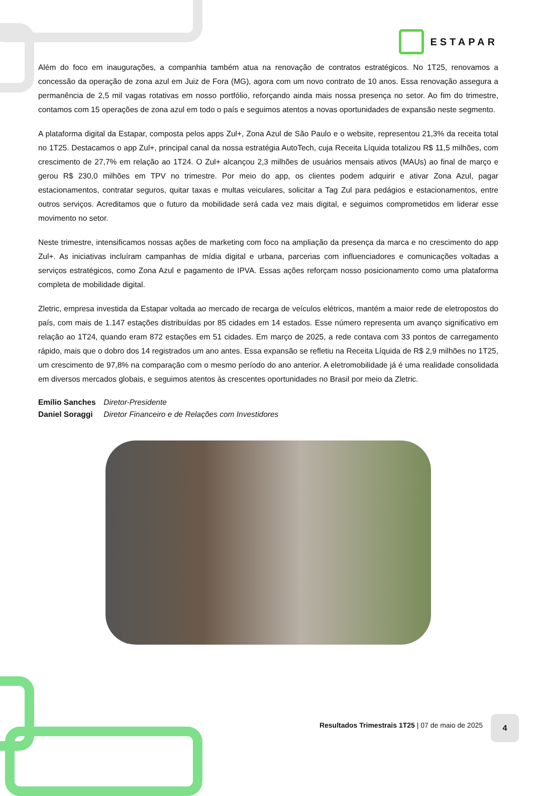ESTAPAR
Além do foco em inaugurações, a companhia também atua na renovação de contratos estratégicos. No 1T25, renovamos a concessão da operação de zona azul em Juiz de Fora (MG), agora com um novo contrato de 10 anos. Essa renovação assegura a permanência de 2,5 mil vagas rotativas em nosso portfólio, reforçando ainda mais nossa presença no setor. Ao fim do trimestre, contamos com 15 operações de zona azul em todo o país e seguimos atentos a novas oportunidades de expansão neste segmento.
A plataforma digital da Estapar, composta pelos apps Zul+, Zona Azul de São Paulo e o website, representou 21,3% da receita total no 1T25. Destacamos o app Zul+, principal canal da nossa estratégia AutoTech, cuja Receita Líquida totalizou R$ 11,5 milhões, com crescimento de 27,7% em relação ao 1T24. O Zul+ alcançou 2,3 milhões de usuários mensais ativos (MAUs) ao final de março e gerou R$ 230,0 milhões em TPV no trimestre. Por meio do app, os clientes podem adquirir e ativar Zona Azul, pagar estacionamentos, contratar seguros, quitar taxas e multas veiculares, solicitar a Tag Zul para pedágios e estacionamentos, entre outros serviços. Acreditamos que o futuro da mobilidade será cada vez mais digital, e seguimos comprometidos em liderar esse movimento no setor.
Neste trimestre, intensificamos nossas ações de marketing com foco na ampliação da presença da marca e no crescimento do app Zul+. As iniciativas incluíram campanhas de mídia digital e urbana, parcerias com influenciadores e comunicações voltadas a serviços estratégicos, como Zona Azul e pagamento de IPVA. Essas ações reforçam nosso posicionamento como uma plataforma completa de mobilidade digital.
Zletric, empresa investida da Estapar voltada ao mercado de recarga de veículos elétricos, mantém a maior rede de eletropostos do país, com mais de 1.147 estações distribuídas por 85 cidades em 14 estados. Esse número representa um avanço significativo em relação ao 1T24, quando eram 872 estações em 51 cidades. Em março de 2025, a rede contava com 33 pontos de carregamento rápido, mais que o dobro dos 14 registrados um ano antes. Essa expansão se refletiu na Receita Líquida de R$ 2,9 milhões no 1T25, um crescimento de 97,8% na comparação com o mesmo período do ano anterior. A eletromobilidade já é uma realidade consolidada em diversos mercados globais, e seguimos atentos às crescentes oportunidades no Brasil por meio da Zletric.
Emílio Sanches Diretor-Presidente
Daniel Soraggi Diretor Financeiro e de Relações com Investidores
Resultados Trimestrais 1T25 | 07 de maio de 2025
4